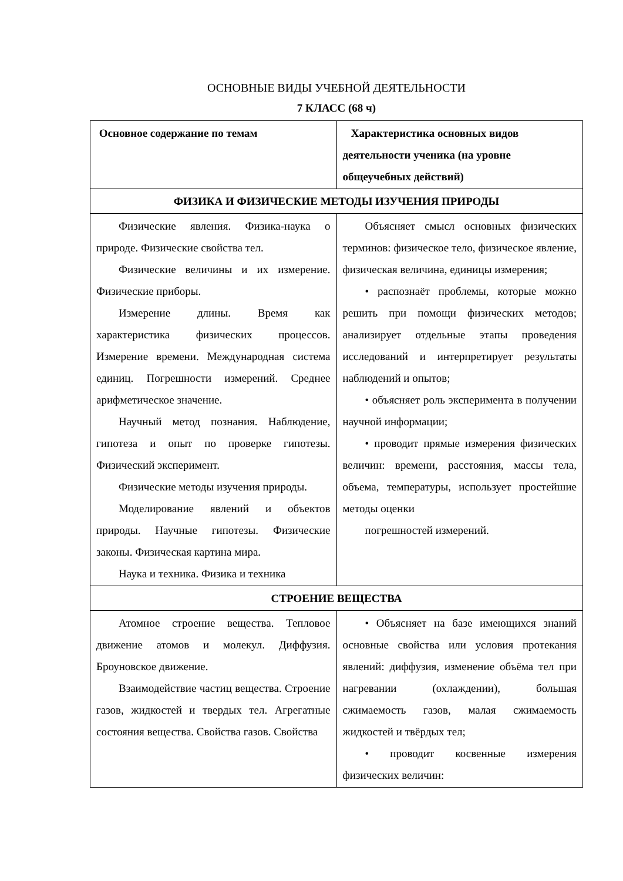ОСНОВНЫЕ ВИДЫ УЧЕБНОЙ ДЕЯТЕЛЬНОСТИ
7 КЛАСС (68 ч)
| Основное содержание по темам | Характеристика основных видов деятельности ученика (на уровне общеучебных действий) |
| --- | --- |
| ФИЗИКА И ФИЗИЧЕСКИЕ МЕТОДЫ ИЗУЧЕНИЯ ПРИРОДЫ | |
| Физические явления. Физика-наука о природе. Физические свойства тел. Физические величины и их измерение. Физические приборы. Измерение длины. Время как характеристика физических процессов. Измерение времени. Международная система единиц. Погрешности измерений. Среднее арифметическое значение. Научный метод познания. Наблюдение, гипотеза и опыт по проверке гипотезы. Физический эксперимент. Физические методы изучения природы. Моделирование явлений и объектов природы. Научные гипотезы. Физические законы. Физическая картина мира. Наука и техника. Физика и техника | Объясняет смысл основных физических терминов: физическое тело, физическое явление, физическая величина, единицы измерения; • распознаёт проблемы, которые можно решить при помощи физических методов; анализирует отдельные этапы проведения исследований и интерпретирует результаты наблюдений и опытов; • объясняет роль эксперимента в получении научной информации; • проводит прямые измерения физических величин: времени, расстояния, массы тела, объема, температуры, использует простейшие методы оценки погрешностей измерений. |
| СТРОЕНИЕ ВЕЩЕСТВА | |
| Атомное строение вещества. Тепловое движение атомов и молекул. Диффузия. Броуновское движение. Взаимодействие частиц вещества. Строение газов, жидкостей и твердых тел. Агрегатные состояния вещества. Свойства газов. Свойства | • Объясняет на базе имеющихся знаний основные свойства или условия протекания явлений: диффузия, изменение объёма тел при нагревании (охлаждении), большая сжимаемость газов, малая сжимаемость жидкостей и твёрдых тел; • проводит косвенные измерения физических величин: |